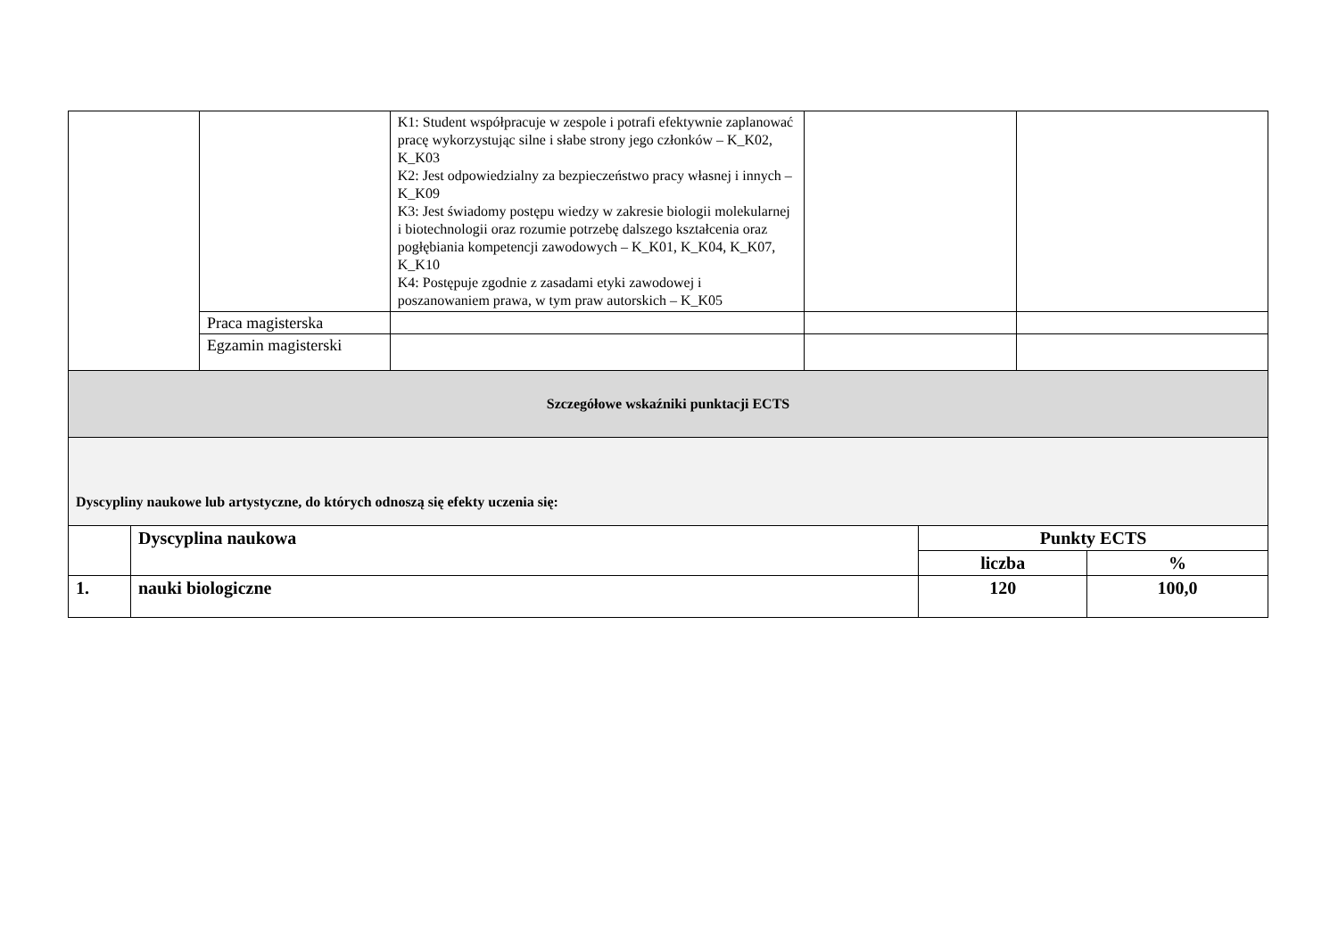| | | K1: Student współpracuje w zespole i potrafi efektywnie zaplanować pracę wykorzystując silne i słabe strony jego członków – K_K02, K_K03 K2: Jest odpowiedzialny za bezpieczeństwo pracy własnej i innych – K_K09 K3: Jest świadomy postępu wiedzy w zakresie biologii molekularnej i biotechnologii oraz rozumie potrzebę dalszego kształcenia oraz pogłębiania kompetencji zawodowych – K_K01, K_K04, K_K07, K_K10 K4: Postępuje zgodnie z zasadami etyki zawodowej i poszanowaniem prawa, w tym praw autorskich – K_K05 | | |
| | Praca magisterska | | | |
| | Egzamin magisterski | | | |
| Szczegółowe wskaźniki punktacji ECTS | | | | |
| Dyscypliny naukowe lub artystyczne, do których odnoszą się efekty uczenia się: | | | | |
| | Dyscyplina naukowa | Punkty ECTS | |
| --- | --- | --- | --- |
| | | liczba | % |
| 1. | nauki biologiczne | 120 | 100,0 |